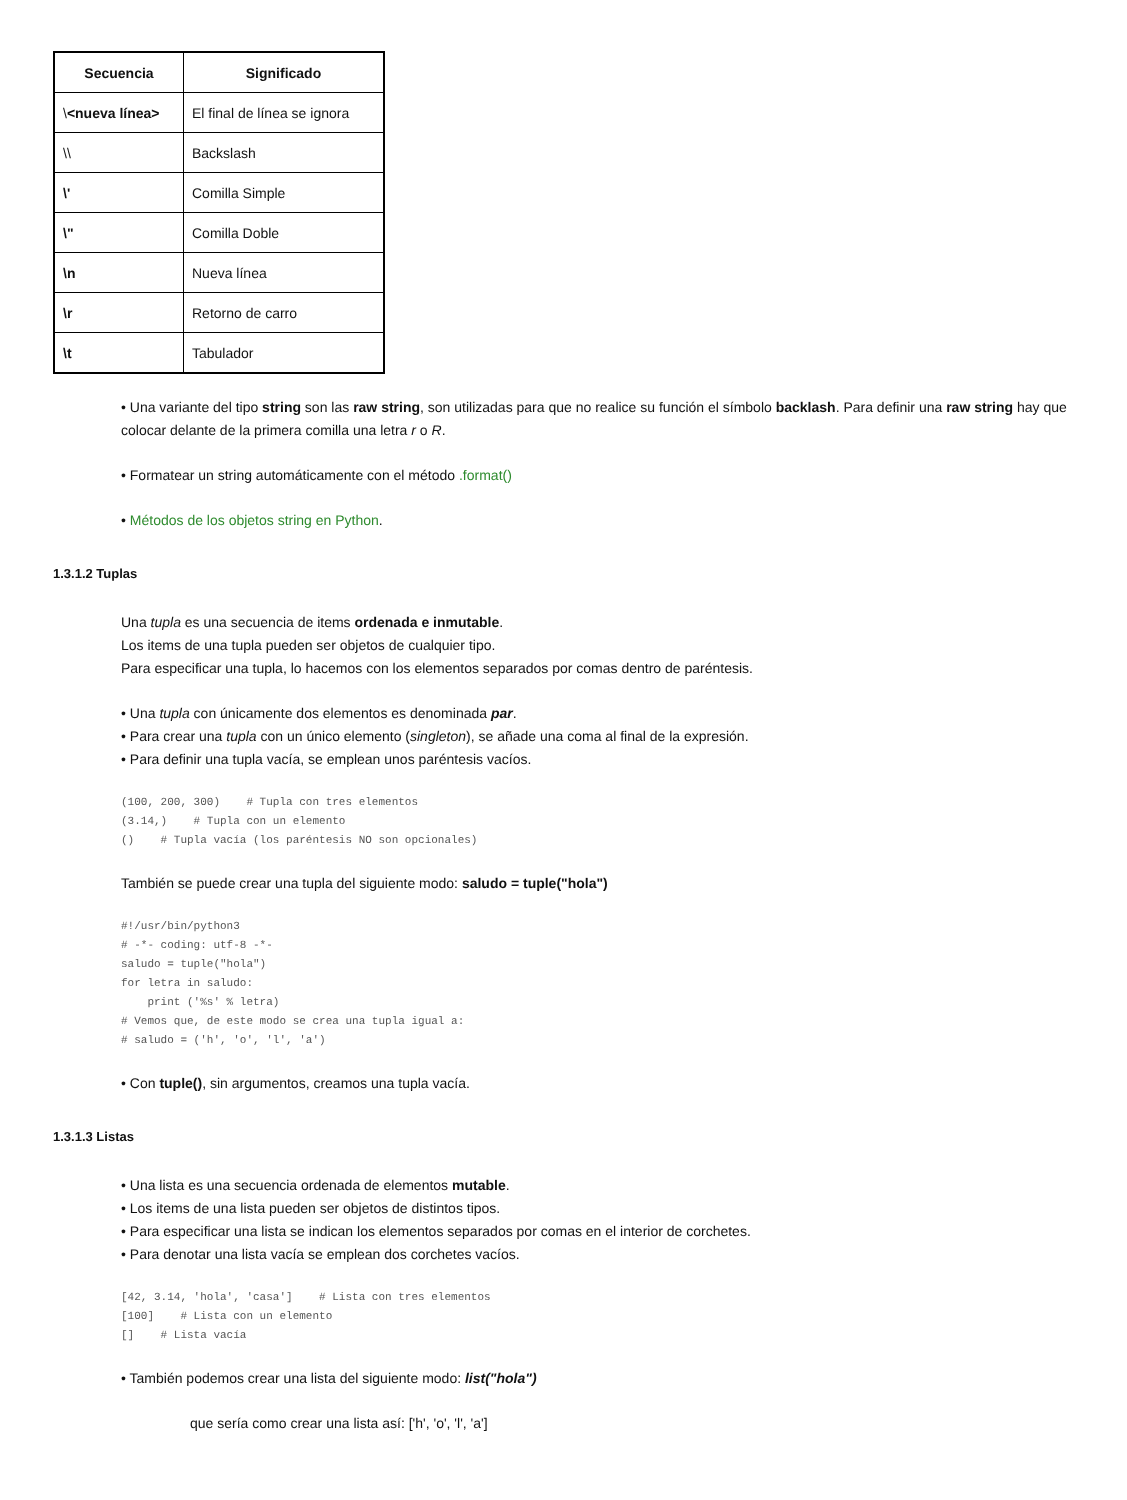| Secuencia | Significado |
| --- | --- |
| \ <nueva línea> | El final de línea se ignora |
| \\ | Backslash |
| \' | Comilla Simple |
| \" | Comilla Doble |
| \n | Nueva línea |
| \r | Retorno de carro |
| \t | Tabulador |
• Una variante del tipo string son las raw string, son utilizadas para que no realice su función el símbolo backlash. Para definir una raw string hay que colocar delante de la primera comilla una letra r o R.
• Formatear un string automáticamente con el método .format()
• Métodos de los objetos string en Python.
1.3.1.2 Tuplas
Una tupla es una secuencia de items ordenada e inmutable.
Los items de una tupla pueden ser objetos de cualquier tipo.
Para especificar una tupla, lo hacemos con los elementos separados por comas dentro de paréntesis.
• Una tupla con únicamente dos elementos es denominada par.
• Para crear una tupla con un único elemento (singleton), se añade una coma al final de la expresión.
• Para definir una tupla vacía, se emplean unos paréntesis vacíos.
(100, 200, 300)    # Tupla con tres elementos
(3.14,)    # Tupla con un elemento
()    # Tupla vacía (los paréntesis NO son opcionales)
También se puede crear una tupla del siguiente modo: saludo = tuple("hola")
#!/usr/bin/python3
# -*- coding: utf-8 -*-
saludo = tuple("hola")
for letra in saludo:
    print ('%s' % letra)
# Vemos que, de este modo se crea una tupla igual a:
# saludo = ('h', 'o', 'l', 'a')
• Con tuple(), sin argumentos, creamos una tupla vacía.
1.3.1.3 Listas
• Una lista es una secuencia ordenada de elementos mutable.
• Los items de una lista pueden ser objetos de distintos tipos.
• Para especificar una lista se indican los elementos separados por comas en el interior de corchetes.
• Para denotar una lista vacía se emplean dos corchetes vacíos.
[42, 3.14, 'hola', 'casa']    # Lista con tres elementos
[100]    # Lista con un elemento
[]    # Lista vacía
• También podemos crear una lista del siguiente modo: list("hola")
que sería como crear una lista así: ['h', 'o', 'l', 'a']